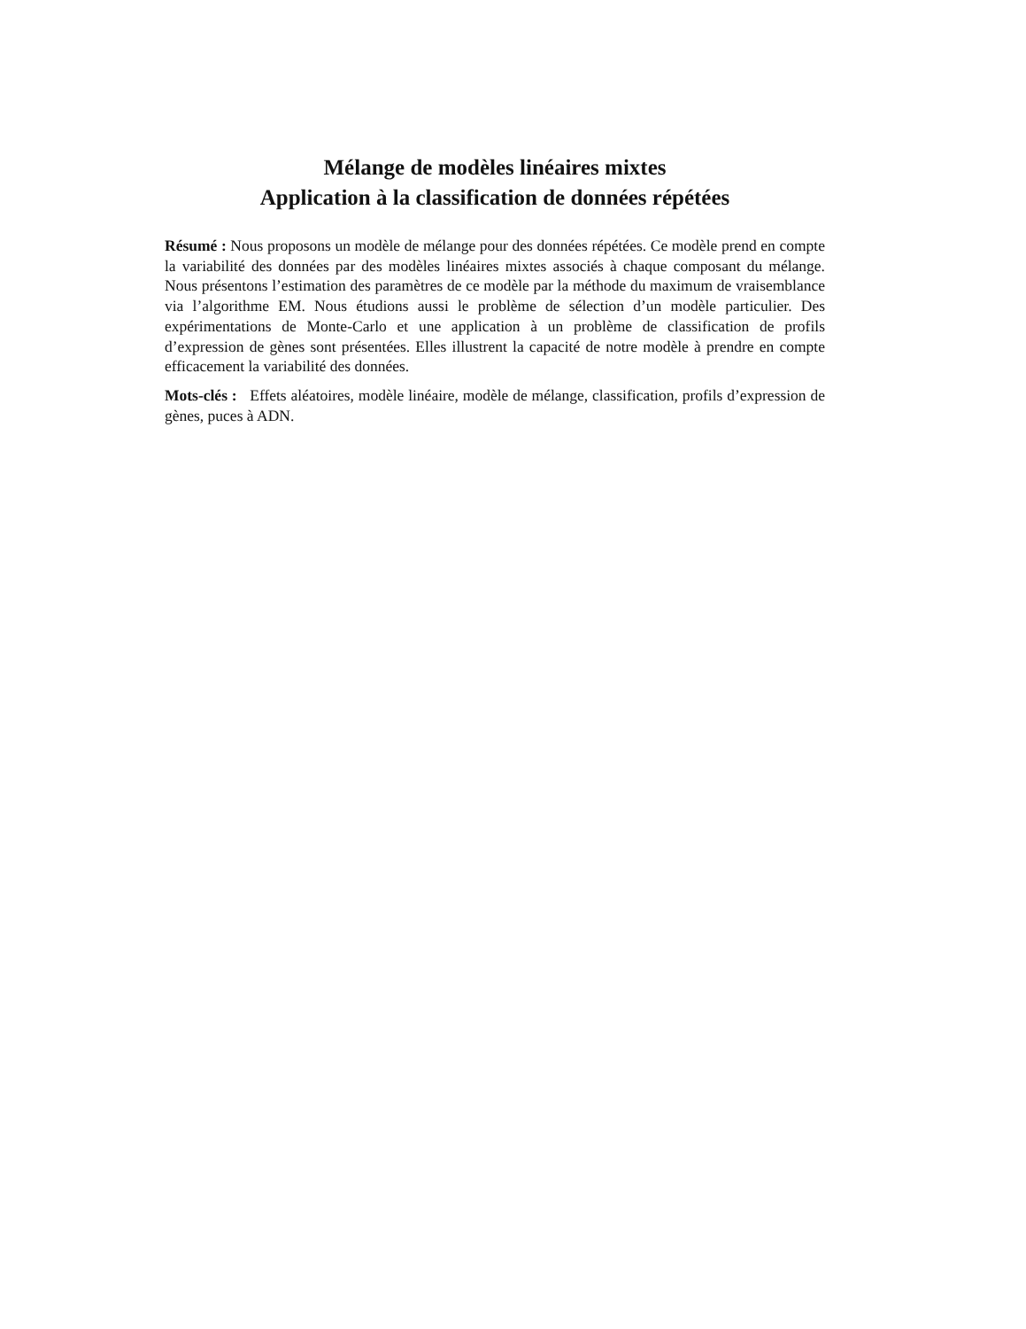Mélange de modèles linéaires mixtes
Application à la classification de données répétées
Résumé : Nous proposons un modèle de mélange pour des données répétées. Ce modèle prend en compte la variabilité des données par des modèles linéaires mixtes associés à chaque composant du mélange. Nous présentons l’estimation des paramètres de ce modèle par la méthode du maximum de vraisemblance via l’algorithme EM. Nous étudions aussi le problème de sélection d’un modèle particulier. Des expérimentations de Monte-Carlo et une application à un problème de classification de profils d’expression de gènes sont présentées. Elles illustrent la capacité de notre modèle à prendre en compte efficacement la variabilité des données.
Mots-clés : Effets aléatoires, modèle linéaire, modèle de mélange, classification, profils d’expression de gènes, puces à ADN.